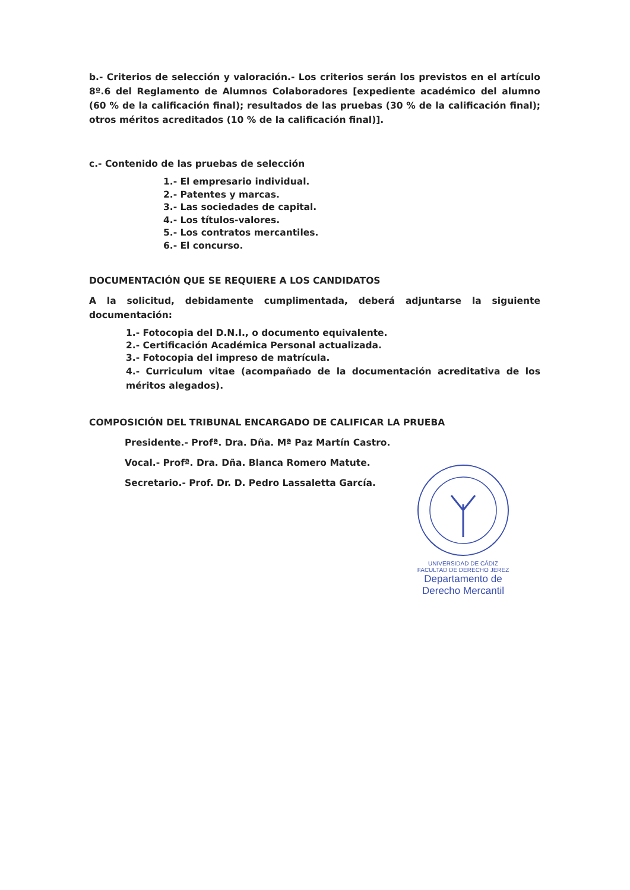b.- Criterios de selección y valoración.- Los criterios serán los previstos en el artículo 8º.6 del Reglamento de Alumnos Colaboradores [expediente académico del alumno (60 % de la calificación final); resultados de las pruebas (30 % de la calificación final); otros méritos acreditados (10 % de la calificación final)].
c.- Contenido de las pruebas de selección
1.- El empresario individual.
2.- Patentes y marcas.
3.- Las sociedades de capital.
4.- Los títulos-valores.
5.- Los contratos mercantiles.
6.- El concurso.
DOCUMENTACIÓN QUE SE REQUIERE A LOS CANDIDATOS
A la solicitud, debidamente cumplimentada, deberá adjuntarse la siguiente documentación:
1.- Fotocopia del D.N.I., o documento equivalente.
2.- Certificación Académica Personal actualizada.
3.- Fotocopia del impreso de matrícula.
4.- Curriculum vitae (acompañado de la documentación acreditativa de los méritos alegados).
COMPOSICIÓN DEL TRIBUNAL ENCARGADO DE CALIFICAR LA PRUEBA
Presidente.- Profª. Dra. Dña. Mª Paz Martín Castro.
Vocal.- Profª. Dra. Dña. Blanca Romero Matute.
Secretario.- Prof. Dr. D. Pedro Lassaletta García.
UNIVERSIDAD DE CÁDIZ FACULTAD DE DERECHO JEREZ
Departamento de
Derecho Mercantil